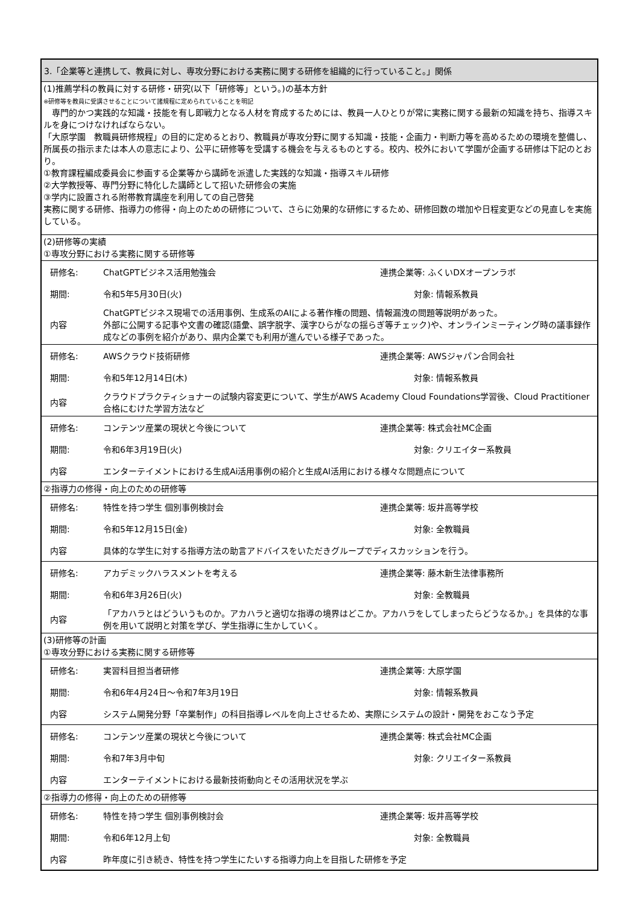3.「企業等と連携して、教員に対し、専攻分野における実務に関する研修を組織的に行っていること。」関係
(1)推薦学科の教員に対する研修・研究(以下「研修等」という。)の基本方針
※研修等を教員に受講させることについて諸規程に定められていることを明記
　専門的かつ実践的な知識・技能を有し即戦力となる人材を育成するためには、教員一人ひとりが常に実務に関する最新の知識を持ち、指導スキルを身につけなければならない。
「大原学園　教職員研修規程」の目的に定めるとおり、教職員が専攻分野に関する知識・技能・企画力・判断力等を高めるための環境を整備し、所属長の指示または本人の意志により、公平に研修等を受講する機会を与えるものとする。校内、校外において学園が企画する研修は下記のとおり。
①教育課程編成委員会に参画する企業等から講師を派遣した実践的な知識・指導スキル研修
②大学教授等、専門分野に特化した講師として招いた研修会の実施
③学内に設置される附帯教育講座を利用しての自己啓発
実務に関する研修、指導力の修得・向上のための研修について、さらに効果的な研修にするため、研修回数の増加や日程変更などの見直しを実施している。
(2)研修等の実績
①専攻分野における実務に関する研修等
| 研修名: | ChatGPTビジネス活用勉強会 | 連携企業等: ふくいDXオープンラボ |
| 期間: | 令和5年5月30日(火) | 対象: 情報系教員 |
| 内容 | ChatGPTビジネス現場での活用事例、生成系のAIによる著作権の問題、情報漏洩の問題等説明があった。 外部に公開する記事や文書の確認(語彙、誤字脱字、漢字ひらがなの揺らぎ等チェック)や、オンラインミーティング時の議事録作成などの事例を紹介があり、県内企業でも利用が進んでいる様子であった。 | |
| 研修名: | AWSクラウド技術研修 | 連携企業等: AWSジャパン合同会社 |
| 期間: | 令和5年12月14日(木) | 対象: 情報系教員 |
| 内容 | クラウドプラクティショナーの試験内容変更について、学生がAWS Academy Cloud Foundations学習後、Cloud Practitioner合格にむけた学習方法など | |
| 研修名: | コンテンツ産業の現状と今後について | 連携企業等: 株式会社MC企画 |
| 期間: | 令和6年3月19日(火) | 対象: クリエイター系教員 |
| 内容 | エンターテイメントにおける生成Ai活用事例の紹介と生成AI活用における様々な問題点について | |
②指導力の修得・向上のための研修等
| 研修名: | 特性を持つ学生 個別事例検討会 | 連携企業等: 坂井高等学校 |
| 期間: | 令和5年12月15日(金) | 対象: 全教職員 |
| 内容 | 具体的な学生に対する指導方法の助言アドバイスをいただきグループでディスカッションを行う。 | |
| 研修名: | アカデミックハラスメントを考える | 連携企業等: 藤木新生法律事務所 |
| 期間: | 令和6年3月26日(火) | 対象: 全教職員 |
| 内容 | 「アカハラとはどういうものか。アカハラと適切な指導の境界はどこか。アカハラをしてしまったらどうなるか。」を具体的な事例を用いて説明と対策を学び、学生指導に生かしていく。 | |
(3)研修等の計画
①専攻分野における実務に関する研修等
| 研修名: | 実習科目担当者研修 | 連携企業等: 大原学園 |
| 期間: | 令和6年4月24日～令和7年3月19日 | 対象: 情報系教員 |
| 内容 | システム開発分野「卒業制作」の科目指導レベルを向上させるため、実際にシステムの設計・開発をおこなう予定 | |
| 研修名: | コンテンツ産業の現状と今後について | 連携企業等: 株式会社MC企画 |
| 期間: | 令和7年3月中旬 | 対象: クリエイター系教員 |
| 内容 | エンターテイメントにおける最新技術動向とその活用状況を学ぶ | |
②指導力の修得・向上のための研修等
| 研修名: | 特性を持つ学生 個別事例検討会 | 連携企業等: 坂井高等学校 |
| 期間: | 令和6年12月上旬 | 対象: 全教職員 |
| 内容 | 昨年度に引き続き、特性を持つ学生にたいする指導力向上を目指した研修を予定 | |